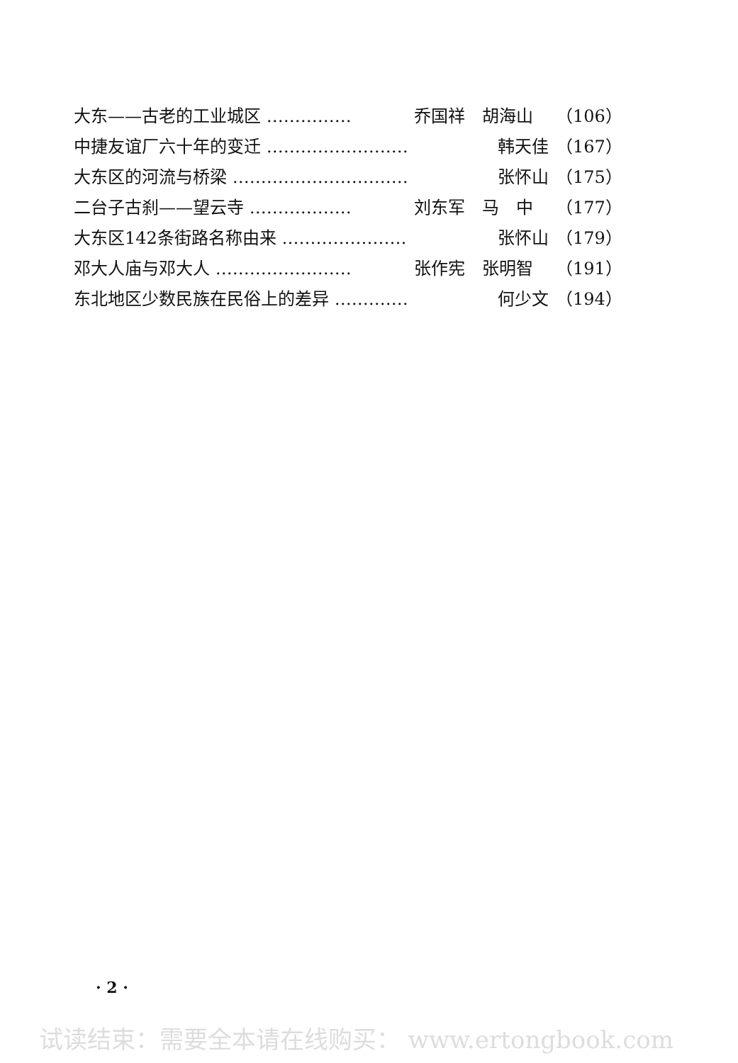大东——古老的工业城区 …………… 乔国祥　胡海山 （106）
中捷友谊厂六十年的变迁 ……………………… 韩天佳 （167）
大东区的河流与桥梁 …………………………… 张怀山 （175）
二台子古刹——望云寺 ……………… 刘东军　马　中 （177）
大东区142条街路名称由来 …………………… 张怀山 （179）
邓大人庙与邓大人 …………………… 张作宪　张明智 （191）
东北地区少数民族在民俗上的差异 …………… 何少文 （194）
· 2 ·
试读结束：需要全本请在线购买： www.ertongbook.com